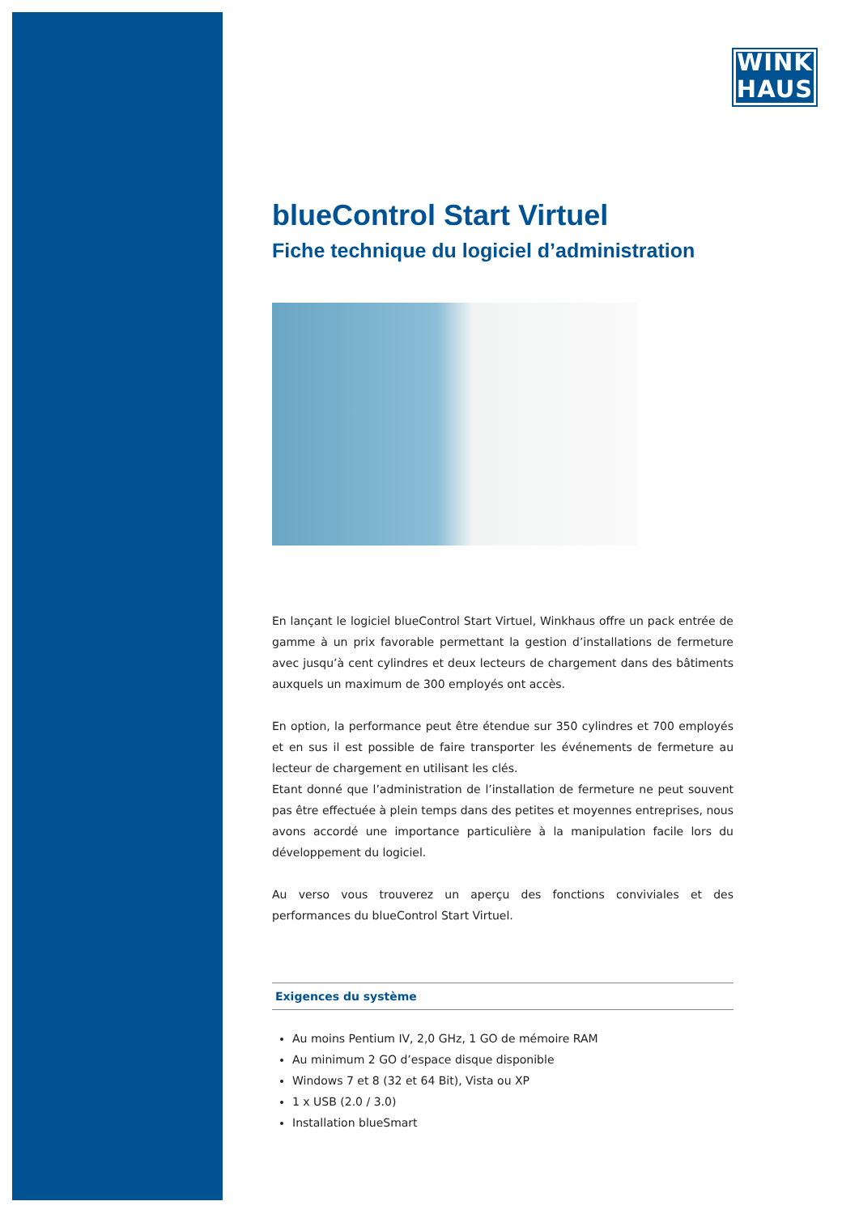WINK
HAUS
blueControl Start Virtuel
Fiche technique du logiciel d’administration
En lançant le logiciel blueControl Start Virtuel, Winkhaus offre un pack entrée de gamme à un prix favorable permettant la gestion d’installations de fermeture avec jusqu’à cent cylindres et deux lecteurs de chargement dans des bâtiments auxquels un maximum de 300 employés ont accès.
En option, la performance peut être étendue sur 350 cylindres et 700 employés et en sus il est possible de faire transporter les événements de fermeture au lecteur de chargement en utilisant les clés.
Etant donné que l’administration de l’installation de fermeture ne peut souvent pas être effectuée à plein temps dans des petites et moyennes entreprises, nous avons accordé une importance particulière à la manipulation facile lors du développement du logiciel.
Au verso vous trouverez un aperçu des fonctions conviviales et des performances du blueControl Start Virtuel.
Exigences du système
Au moins Pentium IV, 2,0 GHz, 1 GO de mémoire RAM
Au minimum 2 GO d’espace disque disponible
Windows 7 et 8 (32 et 64 Bit), Vista ou XP
1 x USB (2.0 / 3.0)
Installation blueSmart